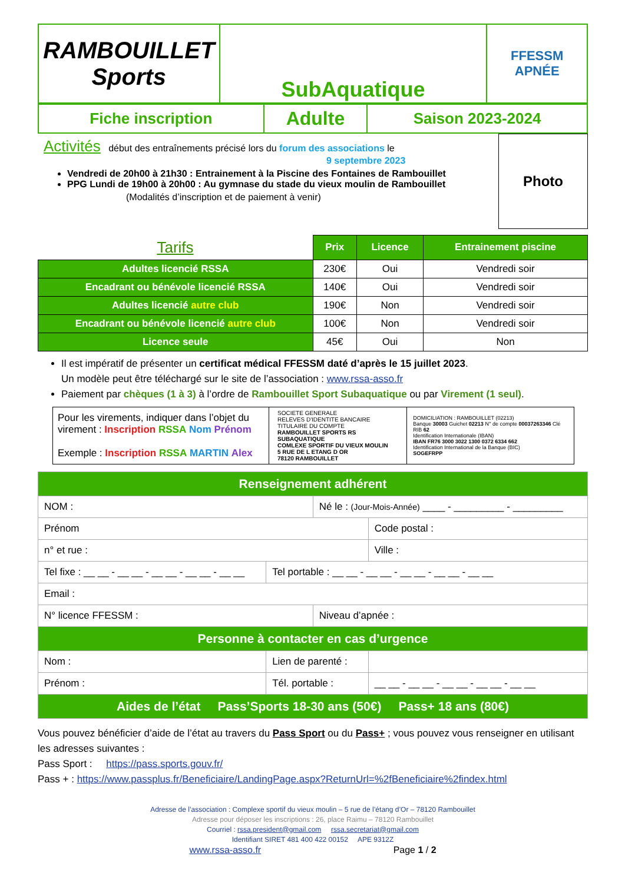| RAMBOUILLET Sports | SubAquatique | FFESSM APNÉE |
| Fiche inscription | Adulte | Saison 2023-2024 |
Activités début des entraînements précisé lors du forum des associations le
9 septembre 2023
Vendredi de 20h00 à 21h30 : Entrainement à la Piscine des Fontaines de Rambouillet
PPG Lundi de 19h00 à 20h00 : Au gymnase du stade du vieux moulin de Rambouillet
(Modalités d’inscription et de paiement à venir)
Photo
| Tarifs | Prix | Licence | Entrainement piscine |
| --- | --- | --- | --- |
| Adultes licencié RSSA | 230€ | Oui | Vendredi soir |
| Encadrant ou bénévole licencié RSSA | 140€ | Oui | Vendredi soir |
| Adultes licencié autre club | 190€ | Non | Vendredi soir |
| Encadrant ou bénévole licencié autre club | 100€ | Non | Vendredi soir |
| Licence seule | 45€ | Oui | Non |
Il est impératif de présenter un certificat médical FFESSM daté d’après le 15 juillet 2023.
Un modèle peut être téléchargé sur le site de l’association : www.rssa-asso.fr
Paiement par chèques (1 à 3) à l’ordre de Rambouillet Sport Subaquatique ou par Virement (1 seul).
| Pour les virements, indiquer dans l’objet du virement : Inscription RSSA Nom Prénom Exemple : Inscription RSSA MARTIN Alex | SOCIETE GENERALE RELEVES D'IDENTITE BANCAIRE TITULAIRE DU COMPTE RAMBOUILLET SPORTS RS SUBAQUATIQUE COMLEXE SPORTIF DU VIEUX MOULIN 5 RUE DE L ETANG D OR 78120 RAMBOUILLET | DOMICILIATION : RAMBOUILLET (02213) Banque 30003 Guichet 02213 N° de compte 00037263346 Clé RIB 62 Identification Internationale (IBAN) IBAN FR76 3000 3022 1300 0372 6334 662 Identification International de la Banque (BIC) SOGEFRPP |
| Renseignement adhérent | | | |
| NOM : | | Né le : (Jour-Mois-Année) ____ - _________ - _________ | |
| Prénom | | | Code postal : |
| n° et rue : | | | Ville : |
| Tel fixe : __ __ - __ __ - __ __ - __ __ - __ __ | Tel portable : __ __ - __ __ - __ __ - __ __ - __ __ | | |
| Email : | | | |
| N° licence FFESSM : | | Niveau d’apnée : | |
| Personne à contacter en cas d’urgence | | | |
| Nom : | Lien de parenté : | | |
| Prénom : | Tél. portable : | | __ __ - __ __ - __ __ - __ __ - __ __ |
| Aides de l’état Pass’Sports 18-30 ans (50€) Pass+ 18 ans (80€) | | | |
Vous pouvez bénéficier d’aide de l’état au travers du Pass Sport ou du Pass+ ; vous pouvez vous renseigner en utilisant les adresses suivantes :
Pass Sport : https://pass.sports.gouv.fr/
Pass + : https://www.passplus.fr/Beneficiaire/LandingPage.aspx?ReturnUrl=%2fBeneficiaire%2findex.html
Adresse de l’association : Complexe sportif du vieux moulin – 5 rue de l’étang d’Or – 78120 Rambouillet
Adresse pour déposer les inscriptions : 26, place Raimu – 78120 Rambouillet
Courriel : rssa.president@gmail.com rssa.secretariat@gmail.com
Identifiant SIRET 481 400 422 00152 APE 9312Z
www.rssa-asso.fr Page 1 / 2